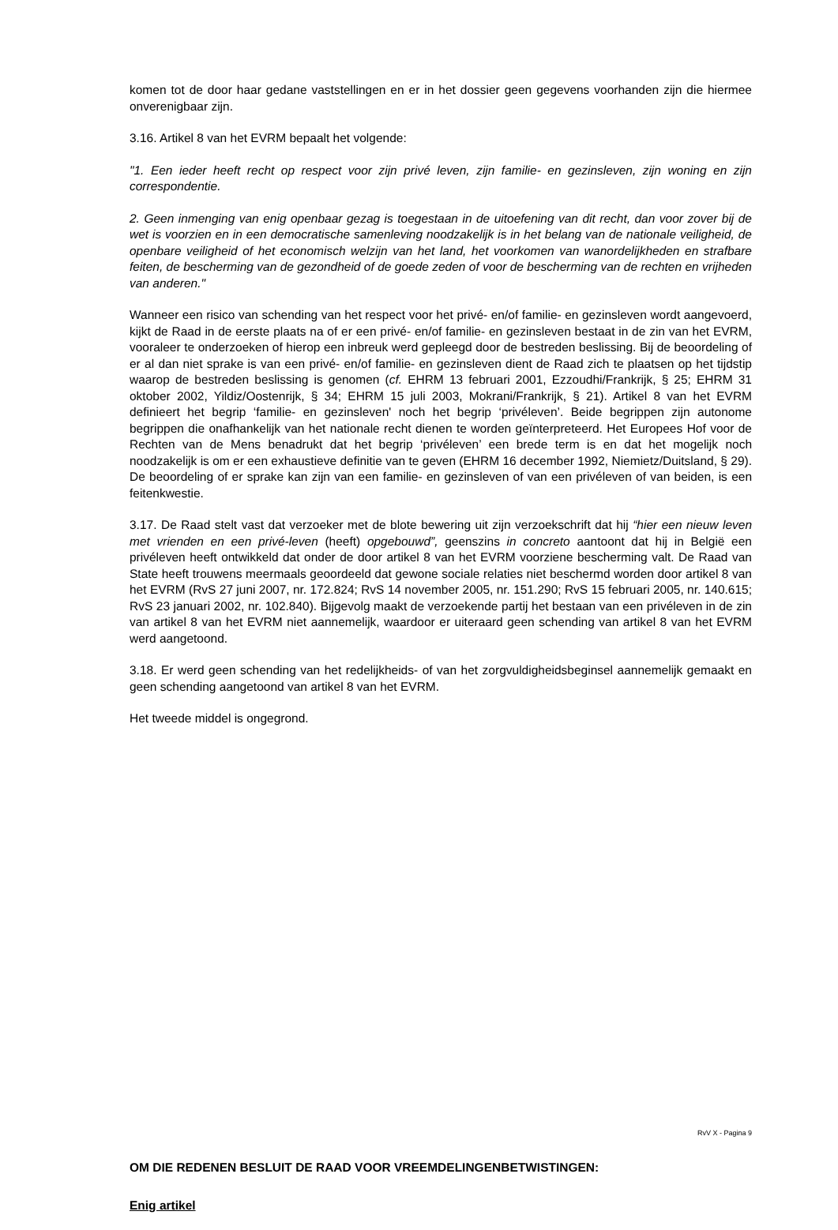komen tot de door haar gedane vaststellingen en er in het dossier geen gegevens voorhanden zijn die hiermee onverenigbaar zijn.
3.16. Artikel 8 van het EVRM bepaalt het volgende:
"1. Een ieder heeft recht op respect voor zijn privé leven, zijn familie- en gezinsleven, zijn woning en zijn correspondentie.
2. Geen inmenging van enig openbaar gezag is toegestaan in de uitoefening van dit recht, dan voor zover bij de wet is voorzien en in een democratische samenleving noodzakelijk is in het belang van de nationale veiligheid, de openbare veiligheid of het economisch welzijn van het land, het voorkomen van wanordelijkheden en strafbare feiten, de bescherming van de gezondheid of de goede zeden of voor de bescherming van de rechten en vrijheden van anderen."
Wanneer een risico van schending van het respect voor het privé- en/of familie- en gezinsleven wordt aangevoerd, kijkt de Raad in de eerste plaats na of er een privé- en/of familie- en gezinsleven bestaat in de zin van het EVRM, vooraleer te onderzoeken of hierop een inbreuk werd gepleegd door de bestreden beslissing. Bij de beoordeling of er al dan niet sprake is van een privé- en/of familie- en gezinsleven dient de Raad zich te plaatsen op het tijdstip waarop de bestreden beslissing is genomen (cf. EHRM 13 februari 2001, Ezzoudhi/Frankrijk, § 25; EHRM 31 oktober 2002, Yildiz/Oostenrijk, § 34; EHRM 15 juli 2003, Mokrani/Frankrijk, § 21). Artikel 8 van het EVRM definieert het begrip ‘familie- en gezinsleven' noch het begrip ‘privéleven’. Beide begrippen zijn autonome begrippen die onafhankelijk van het nationale recht dienen te worden geïnterpreteerd. Het Europees Hof voor de Rechten van de Mens benadrukt dat het begrip ‘privéleven’ een brede term is en dat het mogelijk noch noodzakelijk is om er een exhaustieve definitie van te geven (EHRM 16 december 1992, Niemietz/Duitsland, § 29). De beoordeling of er sprake kan zijn van een familie- en gezinsleven of van een privéleven of van beiden, is een feitenkwestie.
3.17. De Raad stelt vast dat verzoeker met de blote bewering uit zijn verzoekschrift dat hij “hier een nieuw leven met vrienden en een privé-leven (heeft) opgebouwd”, geenszins in concreto aantoont dat hij in België een privéleven heeft ontwikkeld dat onder de door artikel 8 van het EVRM voorziene bescherming valt. De Raad van State heeft trouwens meermaals geoordeeld dat gewone sociale relaties niet beschermd worden door artikel 8 van het EVRM (RvS 27 juni 2007, nr. 172.824; RvS 14 november 2005, nr. 151.290; RvS 15 februari 2005, nr. 140.615; RvS 23 januari 2002, nr. 102.840). Bijgevolg maakt de verzoekende partij het bestaan van een privéleven in de zin van artikel 8 van het EVRM niet aannemelijk, waardoor er uiteraard geen schending van artikel 8 van het EVRM werd aangetoond.
3.18. Er werd geen schending van het redelijkheids- of van het zorgvuldigheidsbeginsel aannemelijk gemaakt en geen schending aangetoond van artikel 8 van het EVRM.
Het tweede middel is ongegrond.
OM DIE REDENEN BESLUIT DE RAAD VOOR VREEMDELINGENBETWISTINGEN:
Enig artikel
RvV X - Pagina 9